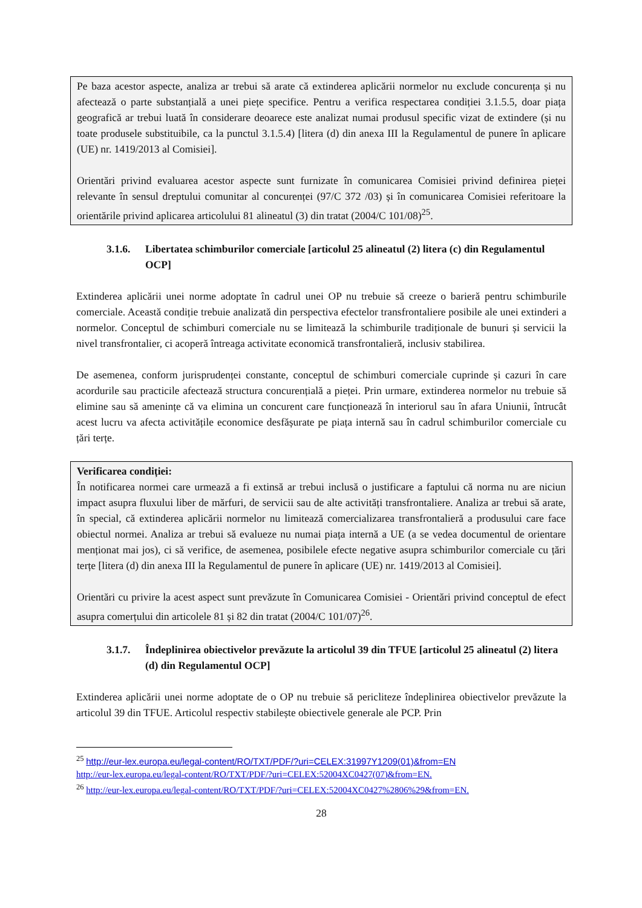Pe baza acestor aspecte, analiza ar trebui să arate că extinderea aplicării normelor nu exclude concurența și nu afectează o parte substanțială a unei piețe specifice. Pentru a verifica respectarea condiției 3.1.5.5, doar piața geografică ar trebui luată în considerare deoarece este analizat numai produsul specific vizat de extindere (și nu toate produsele substituibile, ca la punctul 3.1.5.4) [litera (d) din anexa III la Regulamentul de punere în aplicare (UE) nr. 1419/2013 al Comisiei].
Orientări privind evaluarea acestor aspecte sunt furnizate în comunicarea Comisiei privind definirea pieței relevante în sensul dreptului comunitar al concurenței (97/C 372 /03) și în comunicarea Comisiei referitoare la orientările privind aplicarea articolului 81 alineatul (3) din tratat (2004/C 101/08)<sup>25</sup>.
3.1.6. Libertatea schimburilor comerciale [articolul 25 alineatul (2) litera (c) din Regulamentul OCP]
Extinderea aplicării unei norme adoptate în cadrul unei OP nu trebuie să creeze o barieră pentru schimburile comerciale. Această condiție trebuie analizată din perspectiva efectelor transfrontaliere posibile ale unei extinderi a normelor. Conceptul de schimburi comerciale nu se limitează la schimburile tradiționale de bunuri și servicii la nivel transfrontalier, ci acoperă întreaga activitate economică transfrontalieră, inclusiv stabilirea.
De asemenea, conform jurisprudenței constante, conceptul de schimburi comerciale cuprinde și cazuri în care acordurile sau practicile afectează structura concurențială a pieței. Prin urmare, extinderea normelor nu trebuie să elimine sau să amenințe că va elimina un concurent care funcționează în interiorul sau în afara Uniunii, întrucât acest lucru va afecta activitățile economice desfășurate pe piața internă sau în cadrul schimburilor comerciale cu țări terțe.
Verificarea condiției:
În notificarea normei care urmează a fi extinsă ar trebui inclusă o justificare a faptului că norma nu are niciun impact asupra fluxului liber de mărfuri, de servicii sau de alte activități transfrontaliere. Analiza ar trebui să arate, în special, că extinderea aplicării normelor nu limitează comercializarea transfrontalieră a produsului care face obiectul normei. Analiza ar trebui să evalueze nu numai piața internă a UE (a se vedea documentul de orientare menționat mai jos), ci să verifice, de asemenea, posibilele efecte negative asupra schimburilor comerciale cu țări terțe [litera (d) din anexa III la Regulamentul de punere în aplicare (UE) nr. 1419/2013 al Comisiei].
Orientări cu privire la acest aspect sunt prevăzute în Comunicarea Comisiei - Orientări privind conceptul de efect asupra comerțului din articolele 81 și 82 din tratat (2004/C 101/07)<sup>26</sup>.
3.1.7. Îndeplinirea obiectivelor prevăzute la articolul 39 din TFUE [articolul 25 alineatul (2) litera (d) din Regulamentul OCP]
Extinderea aplicării unei norme adoptate de o OP nu trebuie să pericliteze îndeplinirea obiectivelor prevăzute la articolul 39 din TFUE. Articolul respectiv stabilește obiectivele generale ale PCP. Prin
<sup>25</sup> http://eur-lex.europa.eu/legal-content/RO/TXT/PDF/?uri=CELEX:31997Y1209(01)&from=EN
http://eur-lex.europa.eu/legal-content/RO/TXT/PDF/?uri=CELEX:52004XC0427(07)&from=EN.
<sup>26</sup> http://eur-lex.europa.eu/legal-content/RO/TXT/PDF/?uri=CELEX:52004XC0427%2806%29&from=EN.
28